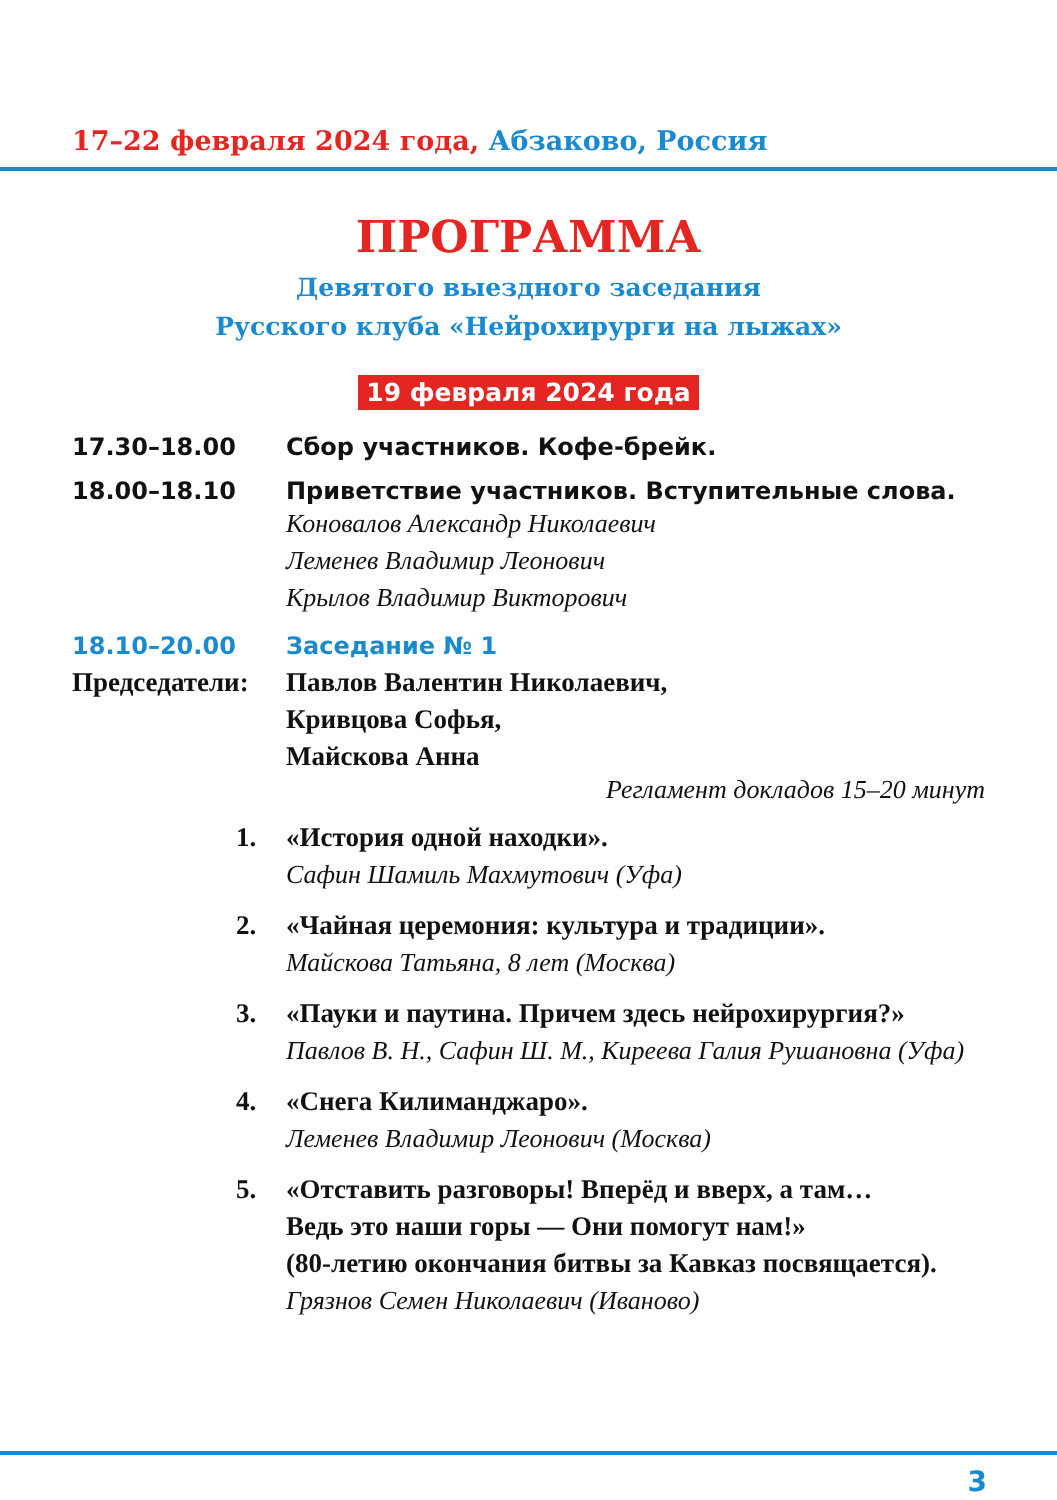17–22 февраля 2024 года, Абзаково, Россия
ПРОГРАММА
Девятого выездного заседания
Русского клуба «Нейрохирурги на лыжах»
19 февраля 2024 года
17.30–18.00 Сбор участников. Кофе-брейк.
18.00–18.10 Приветствие участников. Вступительные слова.
Коновалов Александр Николаевич
Леменев Владимир Леонович
Крылов Владимир Викторович
18.10–20.00 Заседание № 1
Председатели: Павлов Валентин Николаевич,
Кривцова Софья,
Майскова Анна
Регламент докладов 15–20 минут
1. «История одной находки».
Сафин Шамиль Махмутович (Уфа)
2. «Чайная церемония: культура и традиции».
Майскова Татьяна, 8 лет (Москва)
3. «Пауки и паутина. Причем здесь нейрохирургия?»
Павлов В. Н., Сафин Ш. М., Киреева Галия Рушановна (Уфа)
4. «Снега Килиманджаро».
Леменев Владимир Леонович (Москва)
5. «Отставить разговоры! Вперёд и вверх, а там…
Ведь это наши горы — Они помогут нам!»
(80-летию окончания битвы за Кавказ посвящается).
Грязнов Семен Николаевич (Иваново)
3